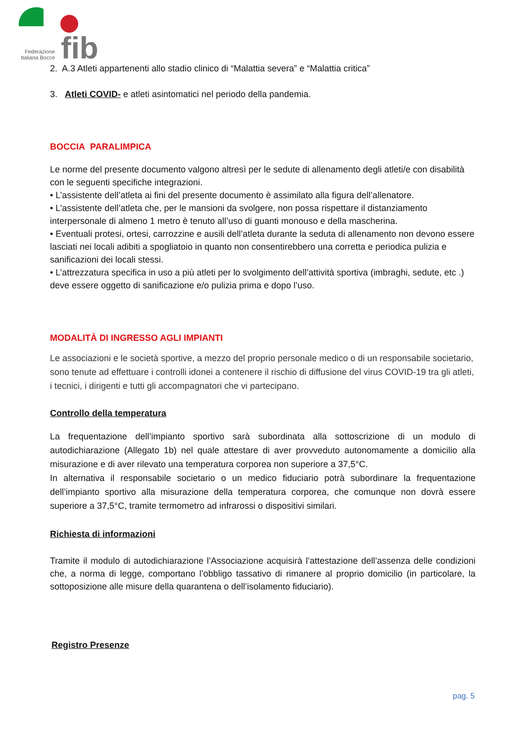fib
Federazione
Italiana Bocce
2. A.3 Atleti appartenenti allo stadio clinico di “Malattia severa” e “Malattia critica”
3. Atleti COVID- e atleti asintomatici nel periodo della pandemia.
BOCCIA PARALIMPICA
Le norme del presente documento valgono altresì per le sedute di allenamento degli atleti/e con disabilità con le seguenti specifiche integrazioni.
• L’assistente dell’atleta ai fini del presente documento è assimilato alla figura dell’allenatore.
• L’assistente dell’atleta che, per le mansioni da svolgere, non possa rispettare il distanziamento interpersonale di almeno 1 metro è tenuto all’uso di guanti monouso e della mascherina.
• Eventuali protesi, ortesi, carrozzine e ausili dell’atleta durante la seduta di allenamento non devono essere lasciati nei locali adibiti a spogliatoio in quanto non consentirebbero una corretta e periodica pulizia e sanificazioni dei locali stessi.
• L’attrezzatura specifica in uso a più atleti per lo svolgimento dell’attività sportiva (imbraghi, sedute, etc .) deve essere oggetto di sanificazione e/o pulizia prima e dopo l’uso.
MODALITÀ DI INGRESSO AGLI IMPIANTI
Le associazioni e le società sportive, a mezzo del proprio personale medico o di un responsabile societario, sono tenute ad effettuare i controlli idonei a contenere il rischio di diffusione del virus COVID-19 tra gli atleti, i tecnici, i dirigenti e tutti gli accompagnatori che vi partecipano.
Controllo della temperatura
La frequentazione dell’impianto sportivo sarà subordinata alla sottoscrizione di un modulo di autodichiarazione (Allegato 1b) nel quale attestare di aver provveduto autonomamente a domicilio alla misurazione e di aver rilevato una temperatura corporea non superiore a 37,5°C.
In alternativa il responsabile societario o un medico fiduciario potrà subordinare la frequentazione dell’impianto sportivo alla misurazione della temperatura corporea, che comunque non dovrà essere superiore a 37,5°C, tramite termometro ad infrarossi o dispositivi similari.
Richiesta di informazioni
Tramite il modulo di autodichiarazione l’Associazione acquisirà l’attestazione dell’assenza delle condizioni che, a norma di legge, comportano l’obbligo tassativo di rimanere al proprio domicilio (in particolare, la sottoposizione alle misure della quarantena o dell’isolamento fiduciario).
Registro Presenze
pag. 5